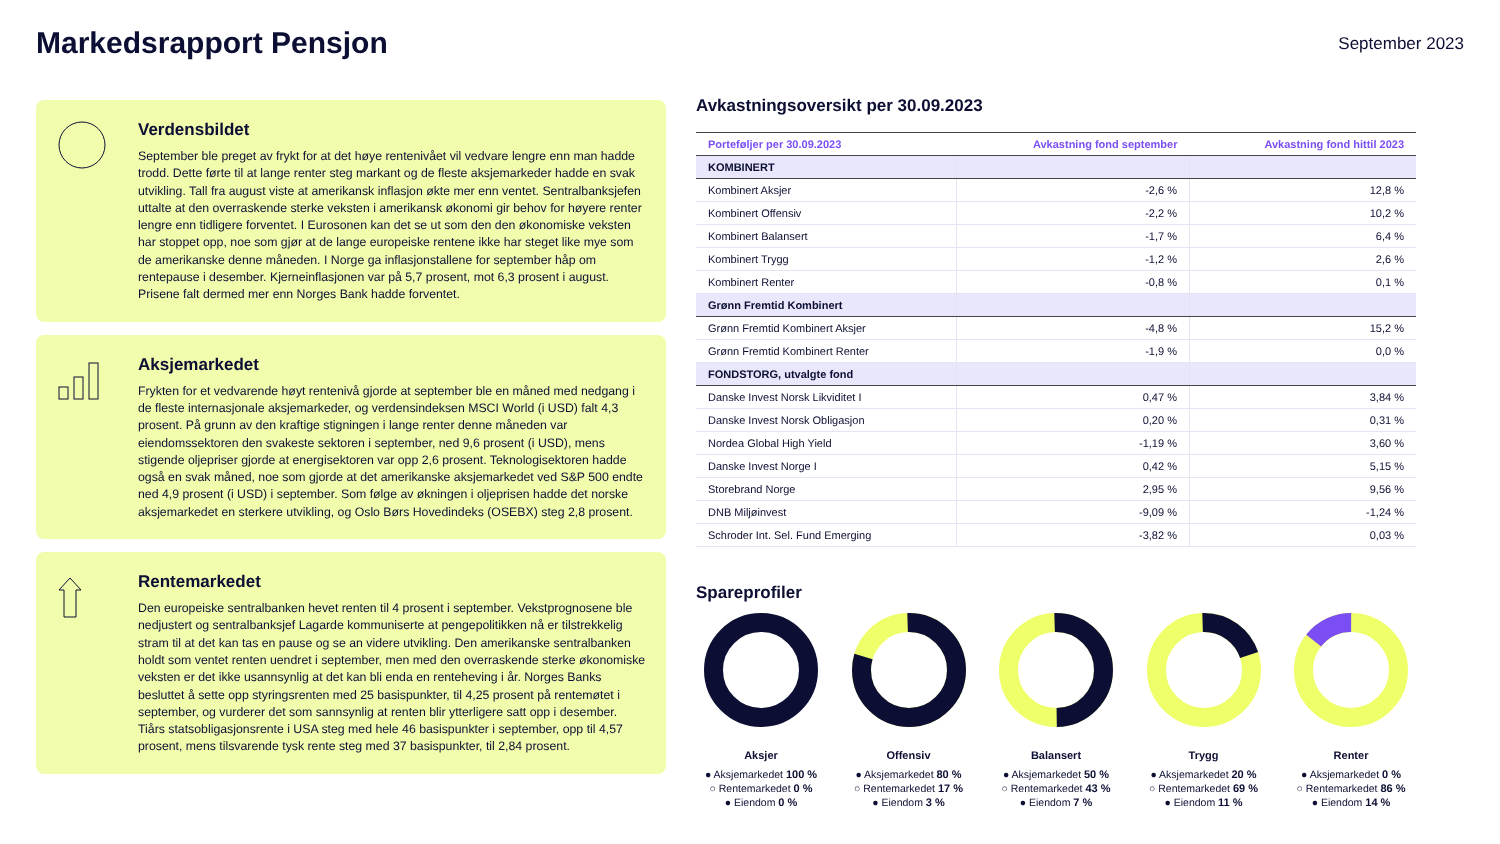Markedsrapport Pensjon
September 2023
Verdensbildet
September ble preget av frykt for at det høye rentenivået vil vedvare lengre enn man hadde trodd. Dette førte til at lange renter steg markant og de fleste aksjemarkeder hadde en svak utvikling. Tall fra august viste at amerikansk inflasjon økte mer enn ventet. Sentralbanksjefen uttalte at den overraskende sterke veksten i amerikansk økonomi gir behov for høyere renter lengre enn tidligere forventet. I Eurosonen kan det se ut som den den økonomiske veksten har stoppet opp, noe som gjør at de lange europeiske rentene ikke har steget like mye som de amerikanske denne måneden. I Norge ga inflasjonstallene for september håp om rentepause i desember. Kjerneinflasjonen var på 5,7 prosent, mot 6,3 prosent i august. Prisene falt dermed mer enn Norges Bank hadde forventet.
Aksjemarkedet
Frykten for et vedvarende høyt rentenivå gjorde at september ble en måned med nedgang i de fleste internasjonale aksjemarkeder, og verdensindeksen MSCI World (i USD) falt 4,3 prosent. På grunn av den kraftige stigningen i lange renter denne måneden var eiendomssektoren den svakeste sektoren i september, ned 9,6 prosent (i USD), mens stigende oljepriser gjorde at energisektoren var opp 2,6 prosent. Teknologisektoren hadde også en svak måned, noe som gjorde at det amerikanske aksjemarkedet ved S&P 500 endte ned 4,9 prosent (i USD) i september. Som følge av økningen i oljeprisen hadde det norske aksjemarkedet en sterkere utvikling, og Oslo Børs Hovedindeks (OSEBX) steg 2,8 prosent.
Rentemarkedet
Den europeiske sentralbanken hevet renten til 4 prosent i september. Vekstprognosene ble nedjustert og sentralbanksjef Lagarde kommuniserte at pengepolitikken nå er tilstrekkelig stram til at det kan tas en pause og se an videre utvikling. Den amerikanske sentralbanken holdt som ventet renten uendret i september, men med den overraskende sterke økonomiske veksten er det ikke usannsynlig at det kan bli enda en renteheving i år. Norges Banks besluttet å sette opp styringsrenten med 25 basispunkter, til 4,25 prosent på rentemøtet i september, og vurderer det som sannsynlig at renten blir ytterligere satt opp i desember. Tiårs statsobligasjonsrente i USA steg med hele 46 basispunkter i september, opp til 4,57 prosent, mens tilsvarende tysk rente steg med 37 basispunkter, til 2,84 prosent.
Avkastningsoversikt per 30.09.2023
| Porteføljer per 30.09.2023 | Avkastning fond september | Avkastning fond hittil 2023 |
| --- | --- | --- |
| KOMBINERT | | |
| Kombinert Aksjer | -2,6 % | 12,8 % |
| Kombinert Offensiv | -2,2 % | 10,2 % |
| Kombinert Balansert | -1,7 % | 6,4 % |
| Kombinert Trygg | -1,2 % | 2,6 % |
| Kombinert Renter | -0,8 % | 0,1 % |
| Grønn Fremtid Kombinert | | |
| Grønn Fremtid Kombinert Aksjer | -4,8 % | 15,2 % |
| Grønn Fremtid Kombinert Renter | -1,9 % | 0,0 % |
| FONDSTORG, utvalgte fond | | |
| Danske Invest Norsk Likviditet I | 0,47 % | 3,84 % |
| Danske Invest Norsk Obligasjon | 0,20 % | 0,31 % |
| Nordea Global High Yield | -1,19 % | 3,60 % |
| Danske Invest Norge I | 0,42 % | 5,15 % |
| Storebrand Norge | 2,95 % | 9,56 % |
| DNB Miljøinvest | -9,09 % | -1,24 % |
| Schroder Int. Sel. Fund Emerging | -3,82 % | 0,03 % |
Spareprofiler
Aksjer
● Aksjemarkedet 100 %
○ Rentemarkedet 0 %
● Eiendom 0 %
Offensiv
● Aksjemarkedet 80 %
○ Rentemarkedet 17 %
● Eiendom 3 %
Balansert
● Aksjemarkedet 50 %
○ Rentemarkedet 43 %
● Eiendom 7 %
Trygg
● Aksjemarkedet 20 %
○ Rentemarkedet 69 %
● Eiendom 11 %
Renter
● Aksjemarkedet 0 %
○ Rentemarkedet 86 %
● Eiendom 14 %